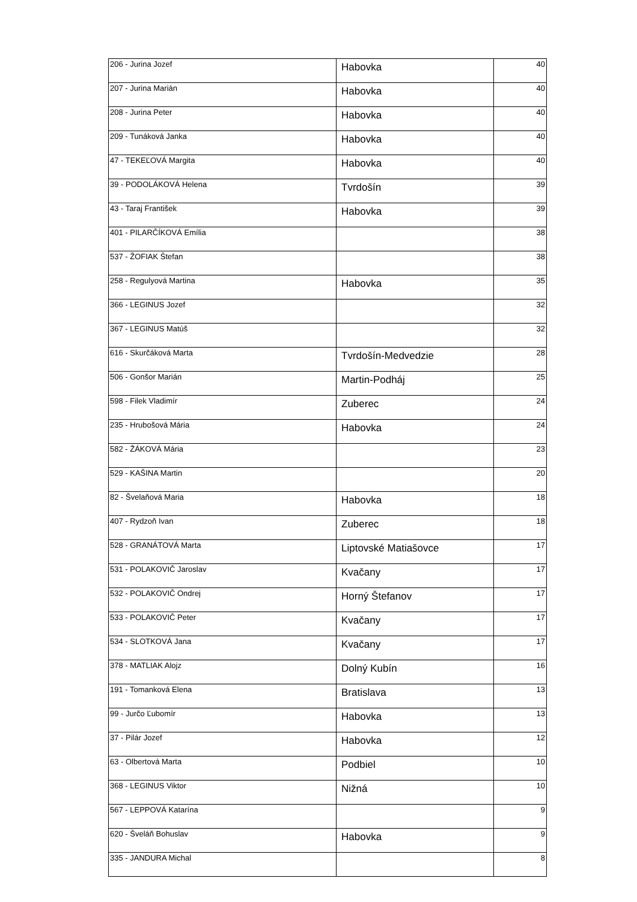| 206 - Jurina Jozef | Habovka | 40 |
| 207 - Jurina Marián | Habovka | 40 |
| 208 - Jurina Peter | Habovka | 40 |
| 209 - Tunáková Janka | Habovka | 40 |
| 47 - TEKEĽOVÁ Margita | Habovka | 40 |
| 39 - PODOLÁKOVÁ Helena | Tvrdošín | 39 |
| 43 - Taraj František | Habovka | 39 |
| 401 - PILARČÍKOVÁ Emília | | 38 |
| 537 - ŽOFIAK Štefan | | 38 |
| 258 - Regulyová Martina | Habovka | 35 |
| 366 - LEGINUS Jozef | | 32 |
| 367 - LEGINUS Matúš | | 32 |
| 616 - Skurčáková Marta | Tvrdošín-Medvedzie | 28 |
| 506 - Gonšor Marián | Martin-Podháj | 25 |
| 598 - Filek Vladimír | Zuberec | 24 |
| 235 - Hrubošová Mária | Habovka | 24 |
| 582 - ŽÁKOVÁ Mária | | 23 |
| 529 - KAŠINA Martin | | 20 |
| 82 - Švelaňová Maria | Habovka | 18 |
| 407 - Rydzoň Ivan | Zuberec | 18 |
| 528 - GRANÁTOVÁ Marta | Liptovské Matiašovce | 17 |
| 531 - POLAKOVIČ Jaroslav | Kvačany | 17 |
| 532 - POLAKOVIČ Ondrej | Horný Štefanov | 17 |
| 533 - POLAKOVIČ Peter | Kvačany | 17 |
| 534 - SLOTKOVÁ Jana | Kvačany | 17 |
| 378 - MATLIAK Alojz | Dolný Kubín | 16 |
| 191 - Tomanková Elena | Bratislava | 13 |
| 99 - Jurčo Ľubomír | Habovka | 13 |
| 37 - Pilár Jozef | Habovka | 12 |
| 63 - Olbertová Marta | Podbiel | 10 |
| 368 - LEGINUS Viktor | Nižná | 10 |
| 567 - LEPPOVÁ Katarína | | 9 |
| 620 - Šveláň Bohuslav | Habovka | 9 |
| 335 - JANDURA Michal | | 8 |